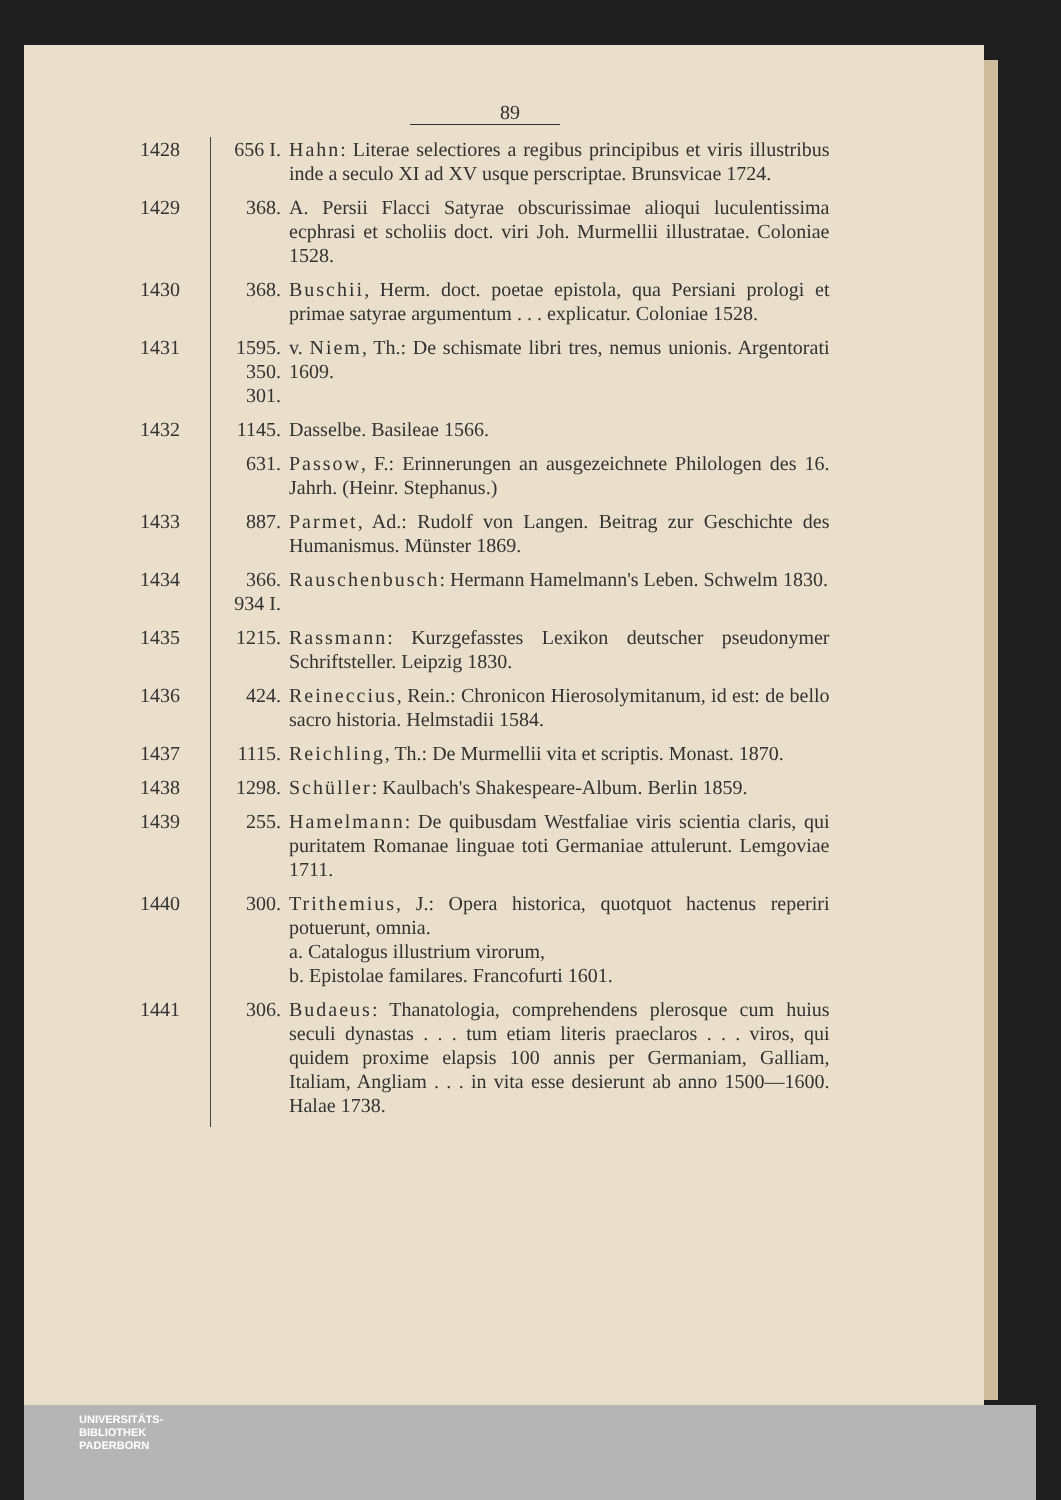89
| 1428 | 656 I. | Hahn : Literae selectiores a regibus principibus et viris illustribus inde a seculo XI ad XV usque perscriptae. Brunsvicae 1724. |
| 1429 | 368. | A. Persii Flacci Satyrae obscurissimae alioqui luculentissima ecphrasi et scholiis doct. viri Joh. Murmellii illustratae. Coloniae 1528. |
| 1430 | 368. | Buschii , Herm. doct. poetae epistola, qua Persiani prologi et primae satyrae argumentum . . . explicatur. Coloniae 1528. |
| 1431 | 1595. 350. 301. | v. Niem , Th.: De schismate libri tres, nemus unionis. Argentorati 1609. |
| 1432 | 1145. | Dasselbe. Basileae 1566. |
| | 631. | Passow , F.: Erinnerungen an ausgezeichnete Philologen des 16. Jahrh. (Heinr. Stephanus.) |
| 1433 | 887. | Parmet , Ad.: Rudolf von Langen. Beitrag zur Geschichte des Humanismus. Münster 1869. |
| 1434 | 366. 934 I. | Rauschenbusch : Hermann Hamelmann's Leben. Schwelm 1830. |
| 1435 | 1215. | Rassmann : Kurzgefasstes Lexikon deutscher pseudonymer Schriftsteller. Leipzig 1830. |
| 1436 | 424. | Reineccius , Rein.: Chronicon Hierosolymitanum, id est: de bello sacro historia. Helmstadii 1584. |
| 1437 | 1115. | Reichling , Th.: De Murmellii vita et scriptis. Monast. 1870. |
| 1438 | 1298. | Schüller : Kaulbach's Shakespeare-Album. Berlin 1859. |
| 1439 | 255. | Hamelmann : De quibusdam Westfaliae viris scientia claris, qui puritatem Romanae linguae toti Germaniae attulerunt. Lemgoviae 1711. |
| 1440 | 300. | Trithemius , J.: Opera historica, quotquot hactenus reperiri potuerunt, omnia. a. Catalogus illustrium virorum, b. Epistolae familares. Francofurti 1601. |
| 1441 | 306. | Budaeus : Thanatologia, comprehendens plerosque cum huius seculi dynastas . . . tum etiam literis praeclaros . . . viros, qui quidem proxime elapsis 100 annis per Germaniam, Galliam, Italiam, Angliam . . . in vita esse desierunt ab anno 1500—1600. Halae 1738. |
UNIVERSITÄTS-
BIBLIOTHEK
PADERBORN